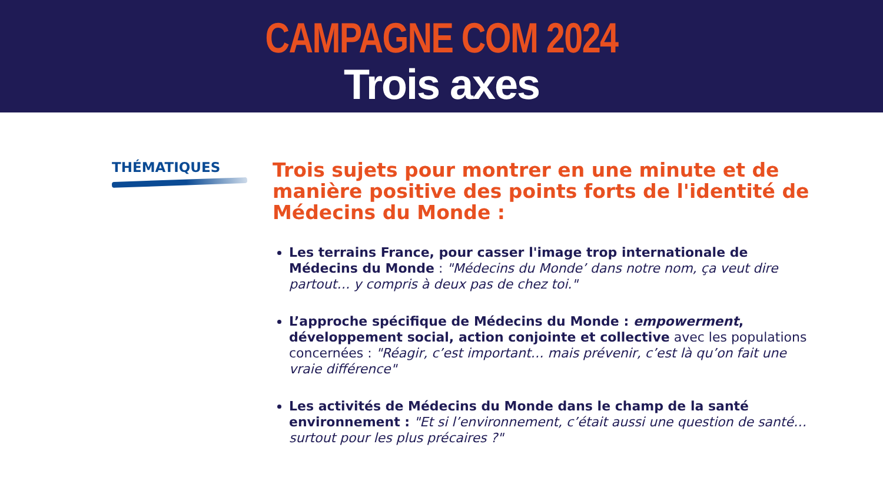CAMPAGNE COM 2024
Trois axes
THÉMATIQUES
Trois sujets pour montrer en une minute et de manière positive des points forts de l'identité de Médecins du Monde :
Les terrains France, pour casser l'image trop internationale de Médecins du Monde : "Médecins du Monde’ dans notre nom, ça veut dire partout… y compris à deux pas de chez toi."
L’approche spécifique de Médecins du Monde : empowerment, développement social, action conjointe et collective avec les populations concernées : "Réagir, c’est important… mais prévenir, c’est là qu’on fait une vraie différence"
Les activités de Médecins du Monde dans le champ de la santé environnement : "Et si l’environnement, c’était aussi une question de santé… surtout pour les plus précaires ?"